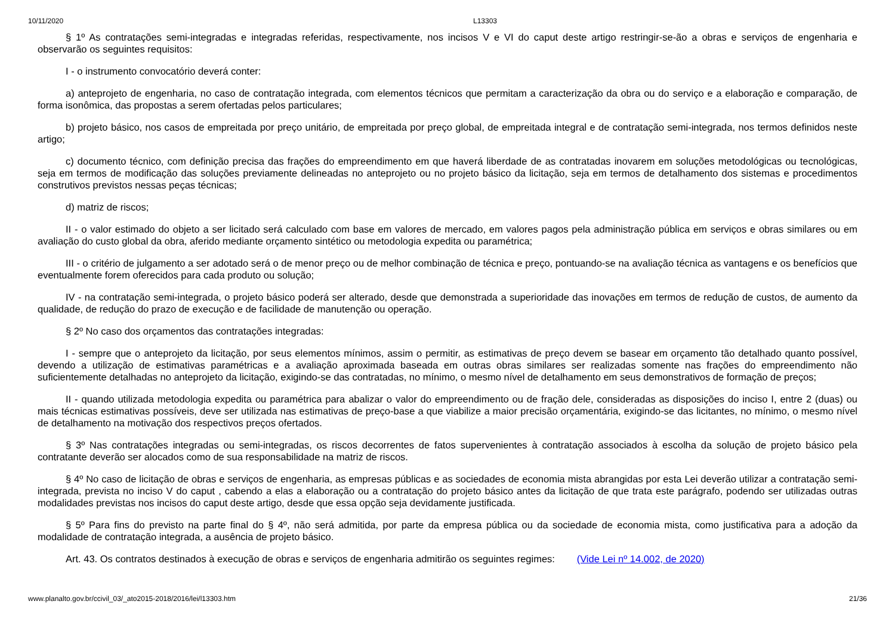10/11/2020 L13303
§ 1º As contratações semi-integradas e integradas referidas, respectivamente, nos incisos V e VI do caput deste artigo restringir-se-ão a obras e serviços de engenharia e observarão os seguintes requisitos:
I - o instrumento convocatório deverá conter:
a) anteprojeto de engenharia, no caso de contratação integrada, com elementos técnicos que permitam a caracterização da obra ou do serviço e a elaboração e comparação, de forma isonômica, das propostas a serem ofertadas pelos particulares;
b) projeto básico, nos casos de empreitada por preço unitário, de empreitada por preço global, de empreitada integral e de contratação semi-integrada, nos termos definidos neste artigo;
c) documento técnico, com definição precisa das frações do empreendimento em que haverá liberdade de as contratadas inovarem em soluções metodológicas ou tecnológicas, seja em termos de modificação das soluções previamente delineadas no anteprojeto ou no projeto básico da licitação, seja em termos de detalhamento dos sistemas e procedimentos construtivos previstos nessas peças técnicas;
d) matriz de riscos;
II - o valor estimado do objeto a ser licitado será calculado com base em valores de mercado, em valores pagos pela administração pública em serviços e obras similares ou em avaliação do custo global da obra, aferido mediante orçamento sintético ou metodologia expedita ou paramétrica;
III - o critério de julgamento a ser adotado será o de menor preço ou de melhor combinação de técnica e preço, pontuando-se na avaliação técnica as vantagens e os benefícios que eventualmente forem oferecidos para cada produto ou solução;
IV - na contratação semi-integrada, o projeto básico poderá ser alterado, desde que demonstrada a superioridade das inovações em termos de redução de custos, de aumento da qualidade, de redução do prazo de execução e de facilidade de manutenção ou operação.
§ 2º No caso dos orçamentos das contratações integradas:
I - sempre que o anteprojeto da licitação, por seus elementos mínimos, assim o permitir, as estimativas de preço devem se basear em orçamento tão detalhado quanto possível, devendo a utilização de estimativas paramétricas e a avaliação aproximada baseada em outras obras similares ser realizadas somente nas frações do empreendimento não suficientemente detalhadas no anteprojeto da licitação, exigindo-se das contratadas, no mínimo, o mesmo nível de detalhamento em seus demonstrativos de formação de preços;
II - quando utilizada metodologia expedita ou paramétrica para abalizar o valor do empreendimento ou de fração dele, consideradas as disposições do inciso I, entre 2 (duas) ou mais técnicas estimativas possíveis, deve ser utilizada nas estimativas de preço-base a que viabilize a maior precisão orçamentária, exigindo-se das licitantes, no mínimo, o mesmo nível de detalhamento na motivação dos respectivos preços ofertados.
§ 3º Nas contratações integradas ou semi-integradas, os riscos decorrentes de fatos supervenientes à contratação associados à escolha da solução de projeto básico pela contratante deverão ser alocados como de sua responsabilidade na matriz de riscos.
§ 4º No caso de licitação de obras e serviços de engenharia, as empresas públicas e as sociedades de economia mista abrangidas por esta Lei deverão utilizar a contratação semi-integrada, prevista no inciso V do caput , cabendo a elas a elaboração ou a contratação do projeto básico antes da licitação de que trata este parágrafo, podendo ser utilizadas outras modalidades previstas nos incisos do caput deste artigo, desde que essa opção seja devidamente justificada.
§ 5º Para fins do previsto na parte final do § 4º, não será admitida, por parte da empresa pública ou da sociedade de economia mista, como justificativa para a adoção da modalidade de contratação integrada, a ausência de projeto básico.
Art. 43. Os contratos destinados à execução de obras e serviços de engenharia admitirão os seguintes regimes: (Vide Lei nº 14.002, de 2020)
www.planalto.gov.br/ccivil_03/_ato2015-2018/2016/lei/l13303.htm 21/36